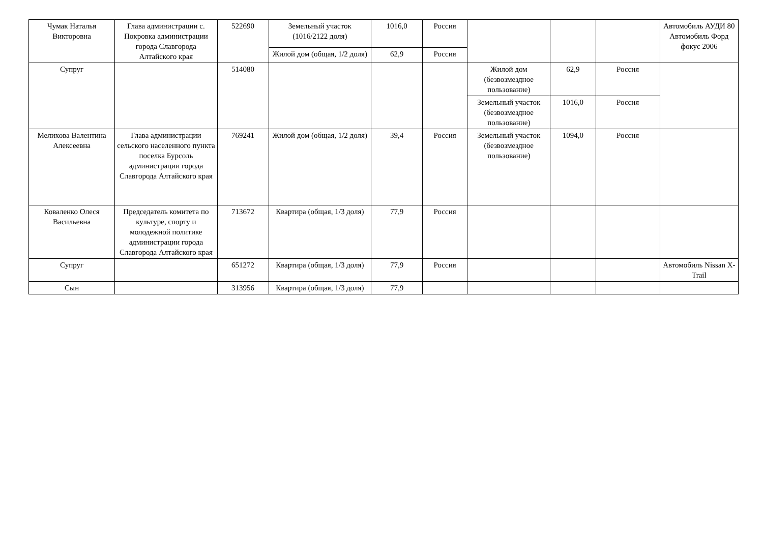| Чумак Наталья Викторовна | Глава администрации с. Покровка администрации города Славгорода Алтайского края | 522690 | Земельный участок (1016/2122 доля) | 1016,0 | Россия | | | | Автомобиль АУДИ 80 Автомобиль Форд фокус 2006 |
| | | | Жилой дом (общая, 1/2 доля) | 62,9 | Россия | | | | |
| Супруг | | 514080 | | | | Жилой дом (безвозмездное пользование) | 62,9 | Россия | |
| | | | | | | Земельный участок (безвозмездное пользование) | 1016,0 | Россия | |
| Мелихова Валентина Алексеевна | Глава администрации сельского населенного пункта поселка Бурсоль администрации города Славгорода Алтайского края | 769241 | Жилой дом (общая, 1/2 доля) | 39,4 | Россия | Земельный участок (безвозмездное пользование) | 1094,0 | Россия | |
| Коваленко Олеся Васильевна | Председатель комитета по культуре, спорту и молодежной политике администрации города Славгорода Алтайского края | 713672 | Квартира (общая, 1/3 доля) | 77,9 | Россия | | | | |
| Супруг | | 651272 | Квартира (общая, 1/3 доля) | 77,9 | Россия | | | | Автомобиль Nissan X-Trail |
| Сын | | 313956 | Квартира (общая, 1/3 доля) | 77,9 | | | | | |